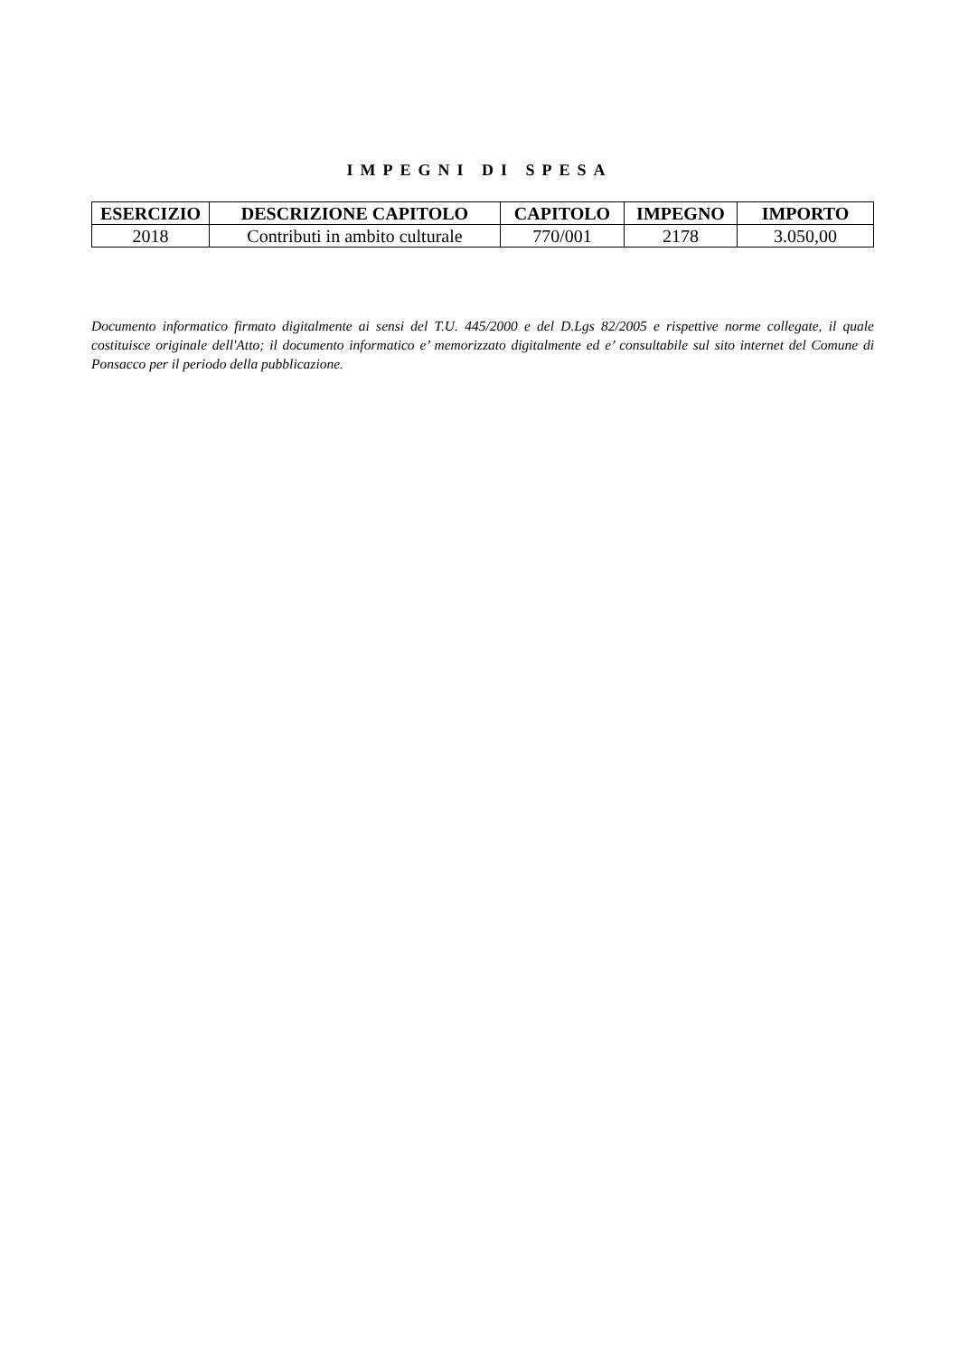IMPEGNI DI SPESA
| ESERCIZIO | DESCRIZIONE CAPITOLO | CAPITOLO | IMPEGNO | IMPORTO |
| --- | --- | --- | --- | --- |
| 2018 | Contributi in ambito culturale | 770/001 | 2178 | 3.050,00 |
Documento informatico firmato digitalmente ai sensi del T.U. 445/2000 e del D.Lgs 82/2005 e rispettive norme collegate, il quale costituisce originale dell'Atto; il documento informatico e’ memorizzato digitalmente ed e’ consultabile sul sito internet del Comune di Ponsacco per il periodo della pubblicazione.